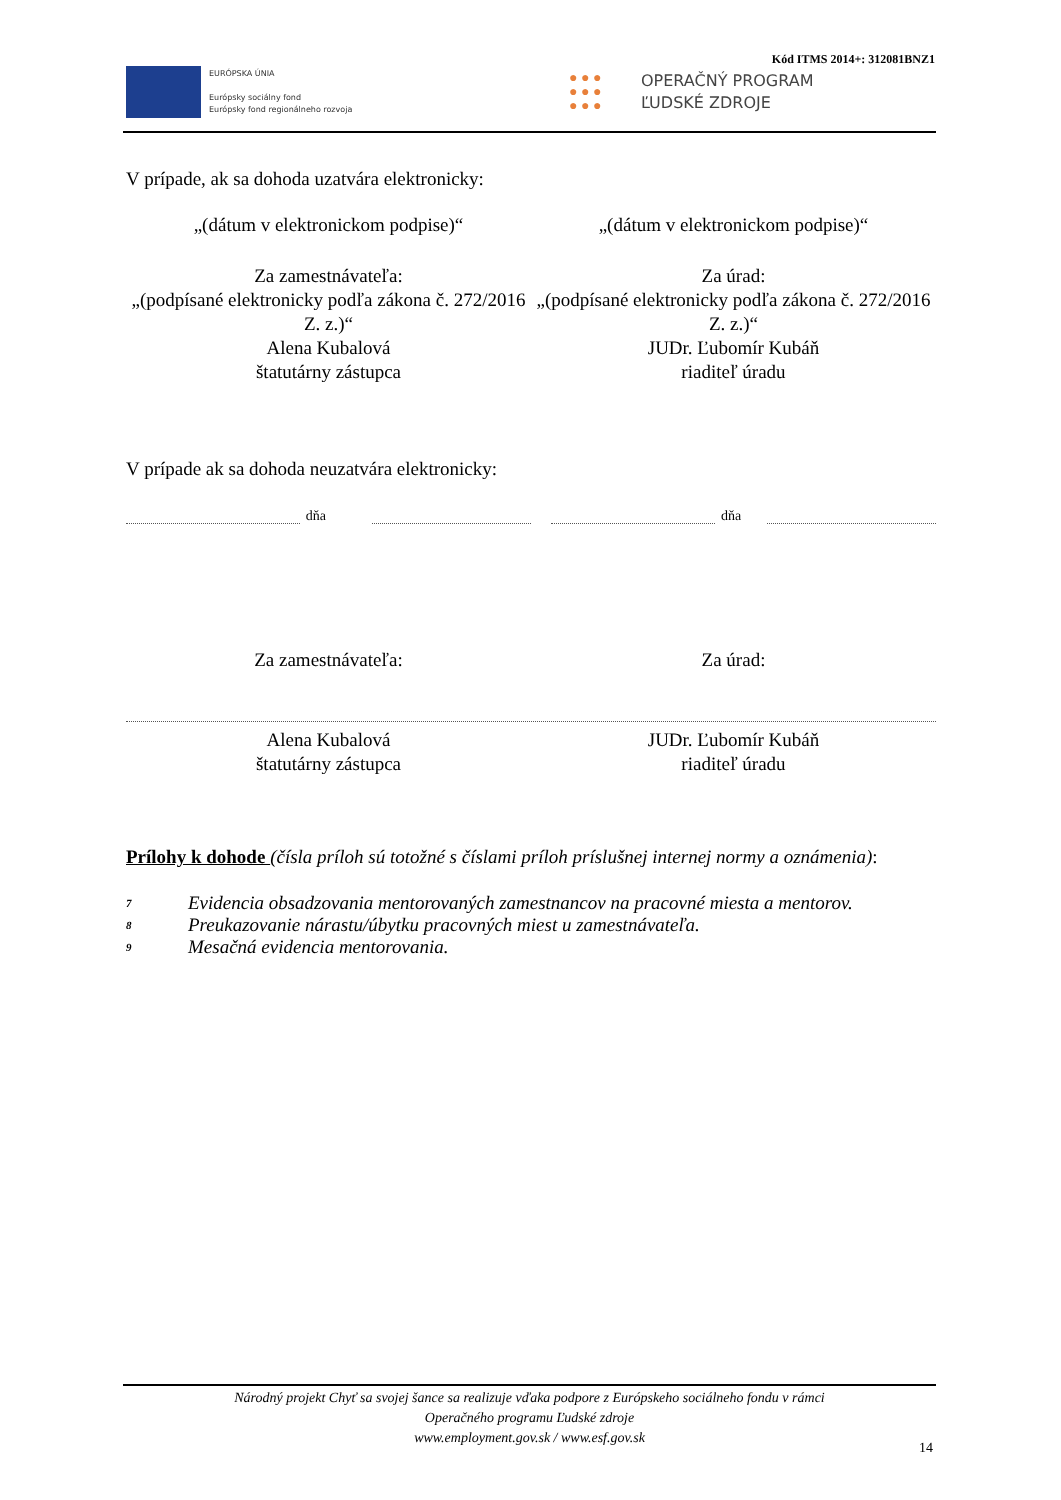Kód ITMS 2014+: 312081BNZ1
EURÓPSKA ÚNIA
Európsky sociálny fond
Európsky fond regionálneho rozvoja
● ● ●
● ● ●
● ● ●
OPERAČNÝ PROGRAM
ĽUDSKÉ ZDROJE
V prípade, ak sa dohoda uzatvára elektronicky:
„(dátum v elektronickom podpise)“
„(dátum v elektronickom podpise)“
Za zamestnávateľa:
„(podpísané elektronicky podľa zákona č. 272/2016 Z. z.)“
Alena Kubalová
štatutárny zástupca
Za úrad:
„(podpísané elektronicky podľa zákona č. 272/2016 Z. z.)“
JUDr. Ľubomír Kubáň
riaditeľ úradu
V prípade ak sa dohoda neuzatvára elektronicky:
dňa
dňa
Za zamestnávateľa: Za úrad:
Alena Kubalová
štatutárny zástupca
JUDr. Ľubomír Kubáň
riaditeľ úradu
Prílohy k dohode (čísla príloh sú totožné s číslami príloh príslušnej internej normy a oznámenia):
7 Evidencia obsadzovania mentorovaných zamestnancov na pracovné miesta a mentorov.
8 Preukazovanie nárastu/úbytku pracovných miest u zamestnávateľa.
9 Mesačná evidencia mentorovania.
Národný projekt Chyť sa svojej šance sa realizuje vďaka podpore z Európskeho sociálneho fondu v rámci
Operačného programu Ľudské zdroje
www.employment.gov.sk / www.esf.gov.sk
14